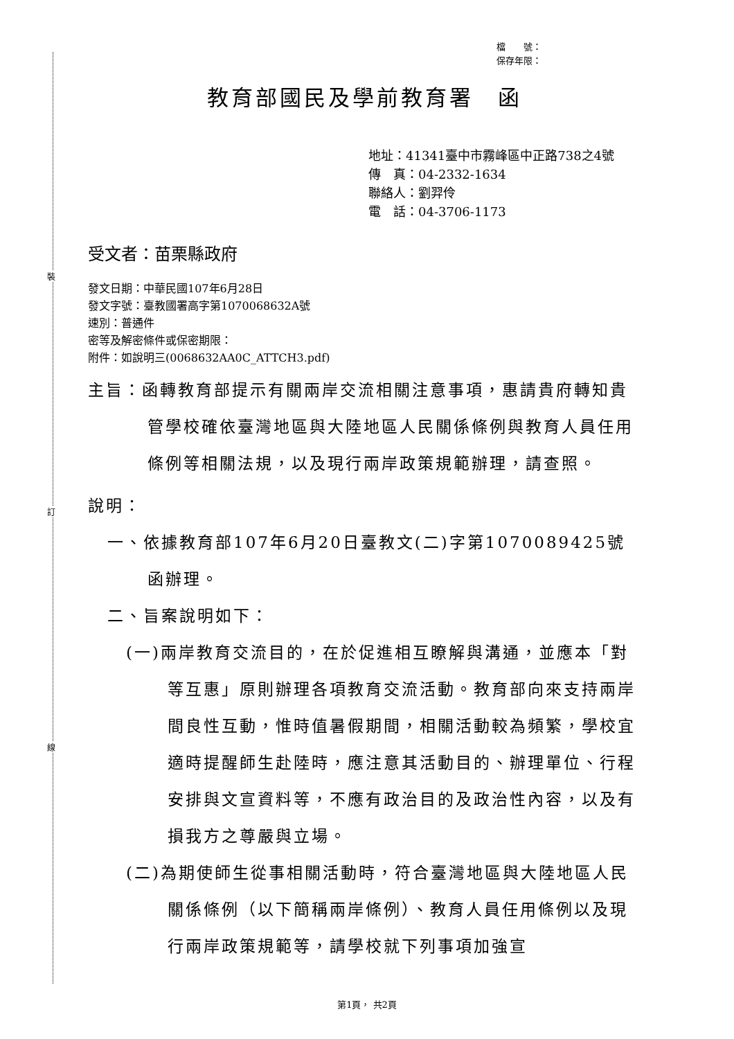裝
訂
線
檔　　號：
保存年限：
教育部國民及學前教育署　函
地址：41341臺中市霧峰區中正路738之4號
傳　真：04-2332-1634
聯絡人：劉羿伶
電　話：04-3706-1173
受文者：苗栗縣政府
發文日期：中華民國107年6月28日
發文字號：臺教國署高字第1070068632A號
速別：普通件
密等及解密條件或保密期限：
附件：如說明三(0068632AA0C_ATTCH3.pdf)
主旨：函轉教育部提示有關兩岸交流相關注意事項，惠請貴府轉知貴管學校確依臺灣地區與大陸地區人民關係條例與教育人員任用條例等相關法規，以及現行兩岸政策規範辦理，請查照。
說明：
一、依據教育部107年6月20日臺教文(二)字第1070089425號函辦理。
二、旨案說明如下：
(一)兩岸教育交流目的，在於促進相互瞭解與溝通，並應本「對等互惠」原則辦理各項教育交流活動。教育部向來支持兩岸間良性互動，惟時值暑假期間，相關活動較為頻繁，學校宜適時提醒師生赴陸時，應注意其活動目的、辦理單位、行程安排與文宣資料等，不應有政治目的及政治性內容，以及有損我方之尊嚴與立場。
(二)為期使師生從事相關活動時，符合臺灣地區與大陸地區人民關係條例（以下簡稱兩岸條例）、教育人員任用條例以及現行兩岸政策規範等，請學校就下列事項加強宣
第1頁， 共2頁